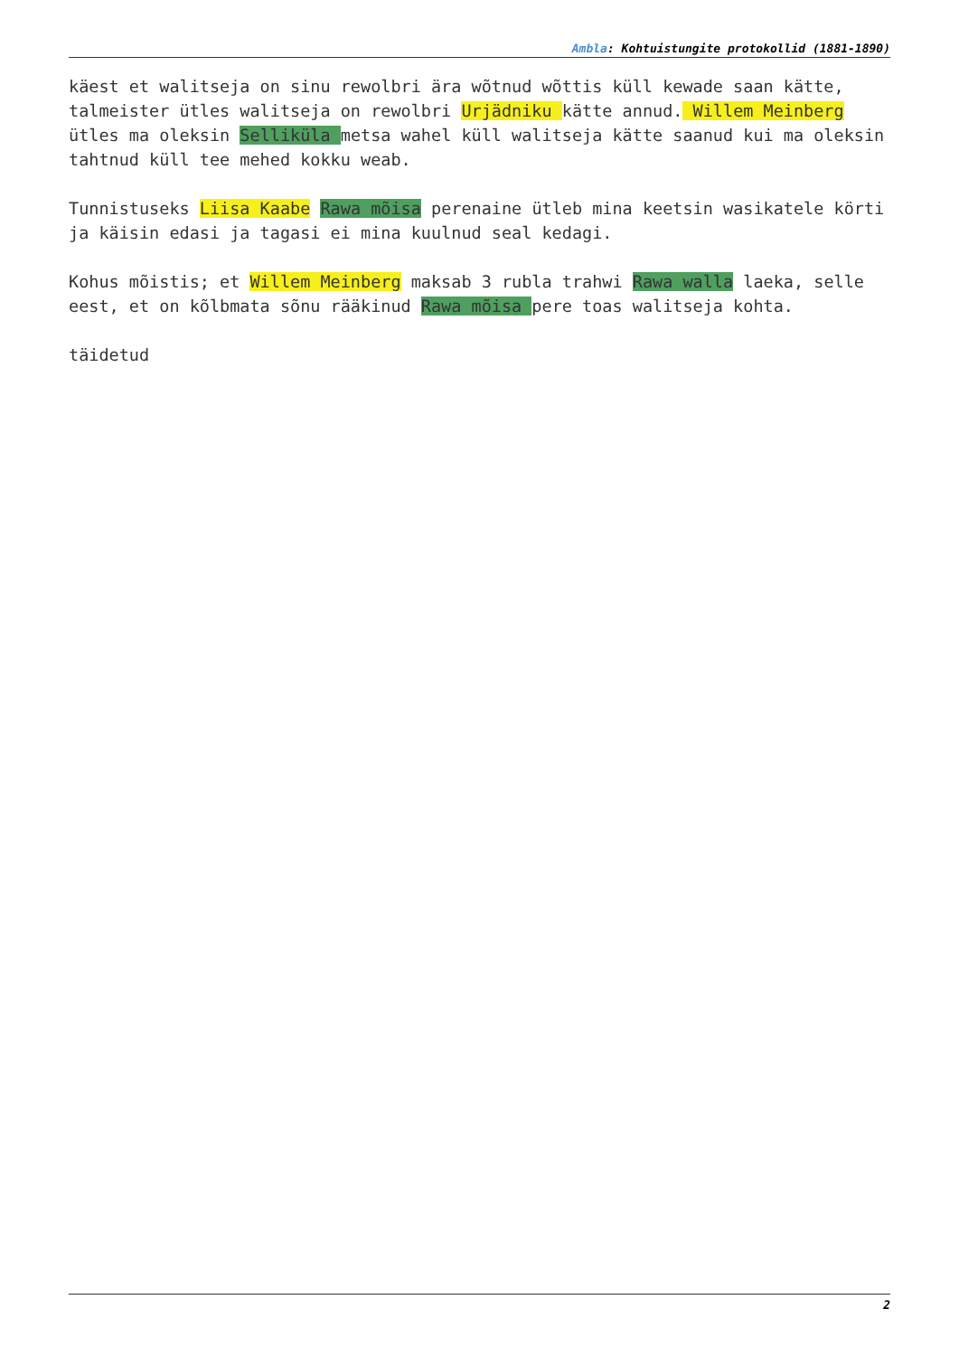Ambla: Kohtuistungite protokollid (1881-1890)
käest et walitseja on sinu rewolbri ära wõtnud wõttis küll kewade saan kätte, talmeister ütles walitseja on rewolbri Urjädniku kätte annud. Willem Meinberg ütles ma oleksin Selliküla metsa wahel küll walitseja kätte saanud kui ma oleksin tahtnud küll tee mehed kokku weab.
Tunnistuseks Liisa Kaabe Rawa mõisa perenaine ütleb mina keetsin wasikatele körti ja käisin edasi ja tagasi ei mina kuulnud seal kedagi.
Kohus mõistis; et Willem Meinberg maksab 3 rubla trahwi Rawa walla laeka, selle eest, et on kõlbmata sõnu rääkinud Rawa mõisa pere toas walitseja kohta.
täidetud
2